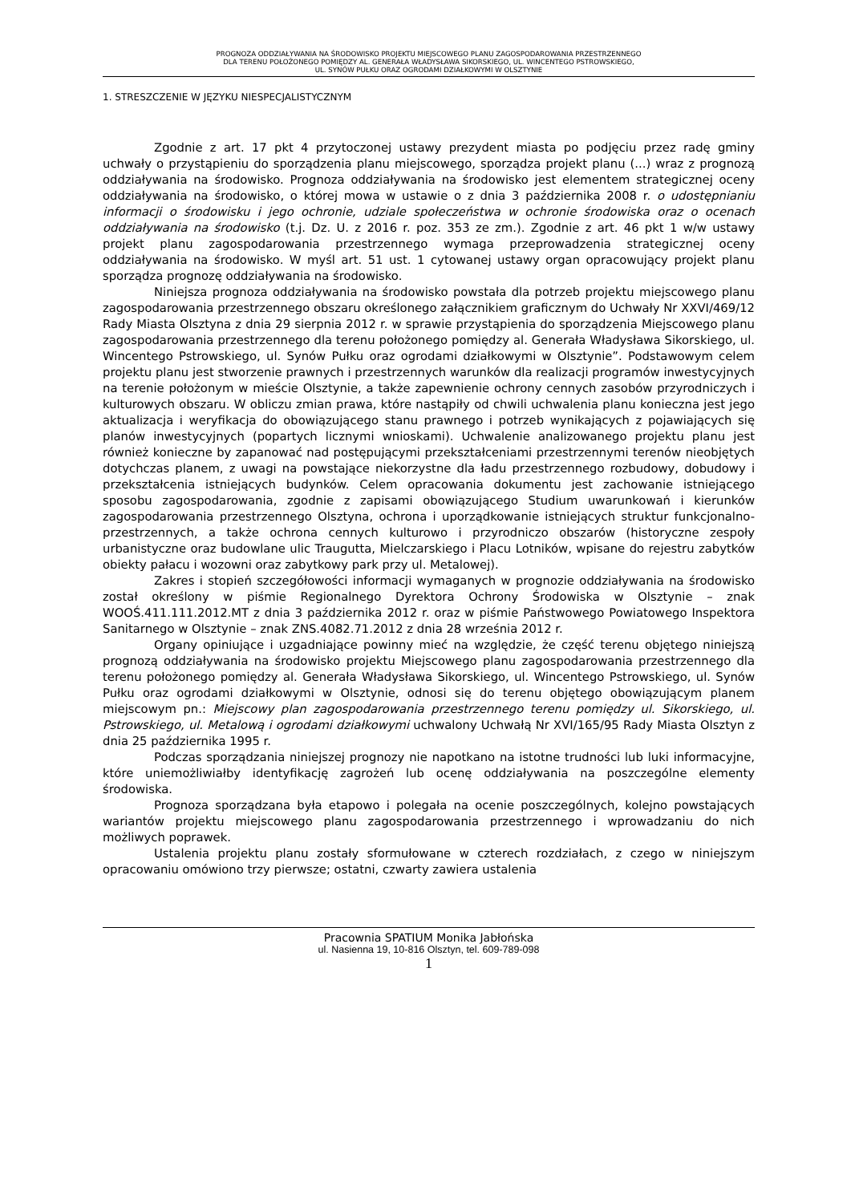PROGNOZA ODDZIAŁYWANIA NA ŚRODOWISKO PROJEKTU MIEJSCOWEGO PLANU ZAGOSPODAROWANIA PRZESTRZENNEGO
DLA TERENU POŁOŻONEGO POMIĘDZY AL. GENERAŁA WŁADYSŁAWA SIKORSKIEGO, UL. WINCENTEGO PSTROWSKIEGO,
UL. SYNÓW PUŁKU ORAZ OGRODAMI DZIAŁKOWYMI W OLSZTYNIE
1. STRESZCZENIE W JĘZYKU NIESPECJALISTYCZNYM
Zgodnie z art. 17 pkt 4 przytoczonej ustawy prezydent miasta po podjęciu przez radę gminy uchwały o przystąpieniu do sporządzenia planu miejscowego, sporządza projekt planu (...) wraz z prognozą oddziaływania na środowisko. Prognoza oddziaływania na środowisko jest elementem strategicznej oceny oddziaływania na środowisko, o której mowa w ustawie o z dnia 3 października 2008 r. o udostępnianiu informacji o środowisku i jego ochronie, udziale społeczeństwa w ochronie środowiska oraz o ocenach oddziaływania na środowisko (t.j. Dz. U. z 2016 r. poz. 353 ze zm.). Zgodnie z art. 46 pkt 1 w/w ustawy projekt planu zagospodarowania przestrzennego wymaga przeprowadzenia strategicznej oceny oddziaływania na środowisko. W myśl art. 51 ust. 1 cytowanej ustawy organ opracowujący projekt planu sporządza prognozę oddziaływania na środowisko.
Niniejsza prognoza oddziaływania na środowisko powstała dla potrzeb projektu miejscowego planu zagospodarowania przestrzennego obszaru określonego załącznikiem graficznym do Uchwały Nr XXVI/469/12 Rady Miasta Olsztyna z dnia 29 sierpnia 2012 r. w sprawie przystąpienia do sporządzenia Miejscowego planu zagospodarowania przestrzennego dla terenu położonego pomiędzy al. Generała Władysława Sikorskiego, ul. Wincentego Pstrowskiego, ul. Synów Pułku oraz ogrodami działkowymi w Olsztynie”. Podstawowym celem projektu planu jest stworzenie prawnych i przestrzennych warunków dla realizacji programów inwestycyjnych na terenie położonym w mieście Olsztynie, a także zapewnienie ochrony cennych zasobów przyrodniczych i kulturowych obszaru. W obliczu zmian prawa, które nastąpiły od chwili uchwalenia planu konieczna jest jego aktualizacja i weryfikacja do obowiązującego stanu prawnego i potrzeb wynikających z pojawiających się planów inwestycyjnych (popartych licznymi wnioskami). Uchwalenie analizowanego projektu planu jest również konieczne by zapanować nad postępującymi przekształceniami przestrzennymi terenów nieobjętych dotychczas planem, z uwagi na powstające niekorzystne dla ładu przestrzennego rozbudowy, dobudowy i przekształcenia istniejących budynków. Celem opracowania dokumentu jest zachowanie istniejącego sposobu zagospodarowania, zgodnie z zapisami obowiązującego Studium uwarunkowań i kierunków zagospodarowania przestrzennego Olsztyna, ochrona i uporządkowanie istniejących struktur funkcjonalno-przestrzennych, a także ochrona cennych kulturowo i przyrodniczo obszarów (historyczne zespoły urbanistyczne oraz budowlane ulic Traugutta, Mielczarskiego i Placu Lotników, wpisane do rejestru zabytków obiekty pałacu i wozowni oraz zabytkowy park przy ul. Metalowej).
Zakres i stopień szczegółowości informacji wymaganych w prognozie oddziaływania na środowisko został określony w piśmie Regionalnego Dyrektora Ochrony Środowiska w Olsztynie – znak WOOŚ.411.111.2012.MT z dnia 3 października 2012 r. oraz w piśmie Państwowego Powiatowego Inspektora Sanitarnego w Olsztynie – znak ZNS.4082.71.2012 z dnia 28 września 2012 r.
Organy opiniujące i uzgadniające powinny mieć na względzie, że część terenu objętego niniejszą prognozą oddziaływania na środowisko projektu Miejscowego planu zagospodarowania przestrzennego dla terenu położonego pomiędzy al. Generała Władysława Sikorskiego, ul. Wincentego Pstrowskiego, ul. Synów Pułku oraz ogrodami działkowymi w Olsztynie, odnosi się do terenu objętego obowiązującym planem miejscowym pn.: Miejscowy plan zagospodarowania przestrzennego terenu pomiędzy ul. Sikorskiego, ul. Pstrowskiego, ul. Metalową i ogrodami działkowymi uchwalony Uchwałą Nr XVI/165/95 Rady Miasta Olsztyn z dnia 25 października 1995 r.
Podczas sporządzania niniejszej prognozy nie napotkano na istotne trudności lub luki informacyjne, które uniemożliwiałby identyfikację zagrożeń lub ocenę oddziaływania na poszczególne elementy środowiska.
Prognoza sporządzana była etapowo i polegała na ocenie poszczególnych, kolejno powstających wariantów projektu miejscowego planu zagospodarowania przestrzennego i wprowadzaniu do nich możliwych poprawek.
Ustalenia projektu planu zostały sformułowane w czterech rozdziałach, z czego w niniejszym opracowaniu omówiono trzy pierwsze; ostatni, czwarty zawiera ustalenia
Pracownia SPATIUM Monika Jabłońska
ul. Nasienna 19, 10-816 Olsztyn, tel. 609-789-098
1